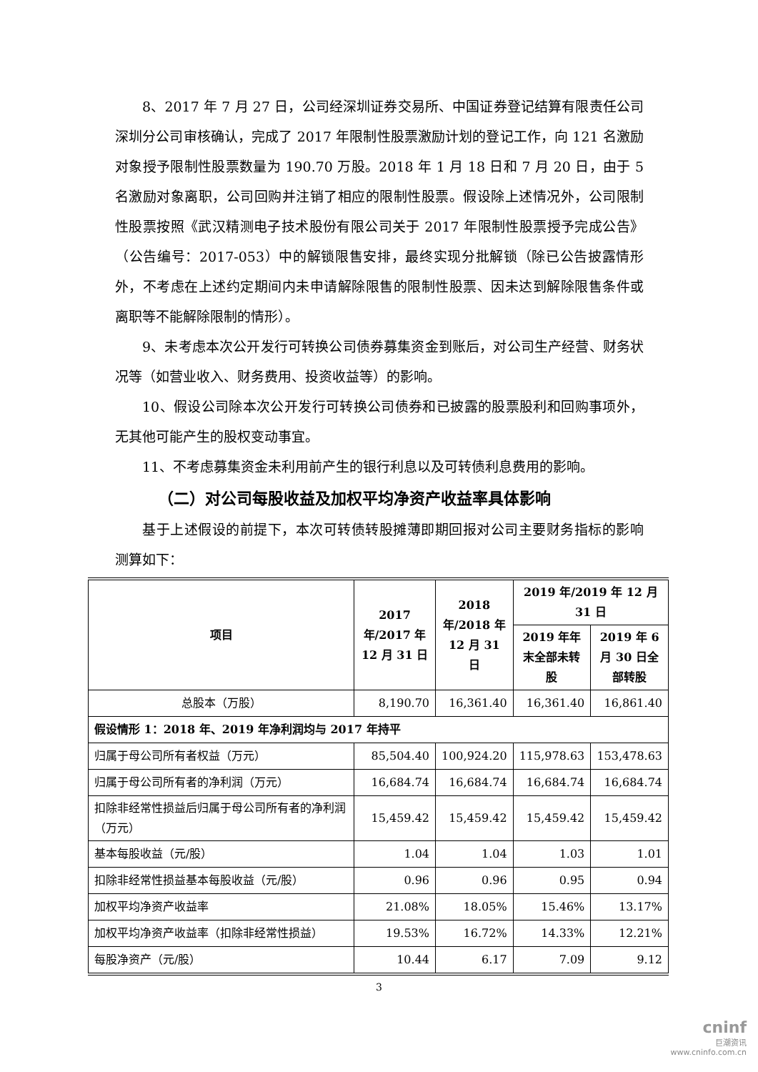8、2017 年 7 月 27 日，公司经深圳证券交易所、中国证券登记结算有限责任公司深圳分公司审核确认，完成了 2017 年限制性股票激励计划的登记工作，向 121 名激励对象授予限制性股票数量为 190.70 万股。2018 年 1 月 18 日和 7 月 20 日，由于 5 名激励对象离职，公司回购并注销了相应的限制性股票。假设除上述情况外，公司限制性股票按照《武汉精测电子技术股份有限公司关于 2017 年限制性股票授予完成公告》（公告编号：2017-053）中的解锁限售安排，最终实现分批解锁（除已公告披露情形外，不考虑在上述约定期间内未申请解除限售的限制性股票、因未达到解除限售条件或离职等不能解除限制的情形）。
9、未考虑本次公开发行可转换公司债券募集资金到账后，对公司生产经营、财务状况等（如营业收入、财务费用、投资收益等）的影响。
10、假设公司除本次公开发行可转换公司债券和已披露的股票股利和回购事项外，无其他可能产生的股权变动事宜。
11、不考虑募集资金未利用前产生的银行利息以及可转债利息费用的影响。
（二）对公司每股收益及加权平均净资产收益率具体影响
基于上述假设的前提下，本次可转债转股摊薄即期回报对公司主要财务指标的影响测算如下：
| 项目 | 2017 年/2017 年 12 月 31 日 | 2018 年/2018 年 12 月 31 日 | 2019 年/2019 年 12 月 31 日 | |
| --- | --- | --- | --- | --- |
| | | | 2019 年年末全部未转股 | 2019 年 6 月 30 日全部转股 |
| 总股本（万股） | 8,190.70 | 16,361.40 | 16,361.40 | 16,861.40 |
| 假设情形 1：2018 年、2019 年净利润均与 2017 年持平 | | | | |
| 归属于母公司所有者权益（万元） | 85,504.40 | 100,924.20 | 115,978.63 | 153,478.63 |
| 归属于母公司所有者的净利润（万元） | 16,684.74 | 16,684.74 | 16,684.74 | 16,684.74 |
| 扣除非经常性损益后归属于母公司所有者的净利润（万元） | 15,459.42 | 15,459.42 | 15,459.42 | 15,459.42 |
| 基本每股收益（元/股） | 1.04 | 1.04 | 1.03 | 1.01 |
| 扣除非经常性损益基本每股收益（元/股） | 0.96 | 0.96 | 0.95 | 0.94 |
| 加权平均净资产收益率 | 21.08% | 18.05% | 15.46% | 13.17% |
| 加权平均净资产收益率（扣除非经常性损益） | 19.53% | 16.72% | 14.33% | 12.21% |
| 每股净资产（元/股） | 10.44 | 6.17 | 7.09 | 9.12 |
3
cninf
巨潮资讯
www.cninfo.com.cn